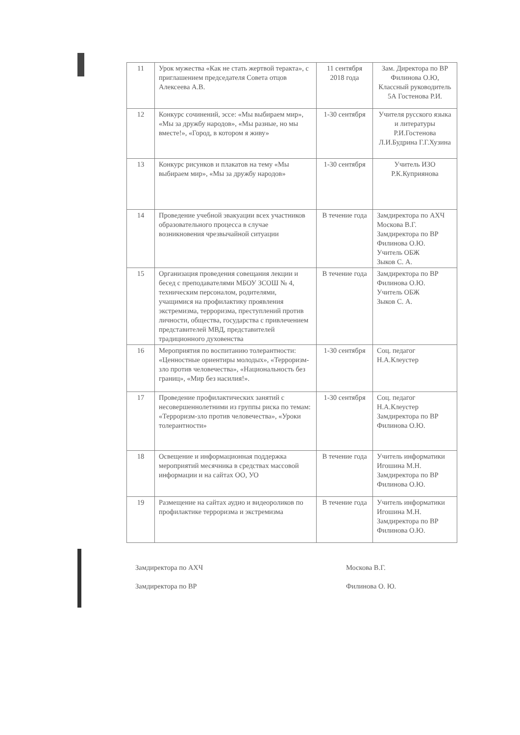| 11 | Урок мужества «Как не стать жертвой теракта», с приглашением председателя Совета отцов Алексеева А.В. | 11 сентября 2018 года | Зам. Директора по ВР Филинова О.Ю, Классный руководитель 5А Гостенова Р.И. |
| 12 | Конкурс сочинений, эссе: «Мы выбираем мир», «Мы за дружбу народов», «Мы разные, но мы вместе!», «Город, в котором я живу» | 1-30 сентября | Учителя русского языка и литературы Р.И.Гостенова Л.И.Будрина Г.Г.Хузина |
| 13 | Конкурс рисунков и плакатов на тему «Мы выбираем мир», «Мы за дружбу народов» | 1-30 сентября | Учитель ИЗО Р.К.Куприянова |
| 14 | Проведение учебной эвакуации всех участников образовательного процесса в случае возникновения чрезвычайной ситуации | В течение года | Замдиректора по АХЧ Москова В.Г. Замдиректора по ВР Филинова О.Ю. Учитель ОБЖ Зыков С. А. |
| 15 | Организация проведения совещания лекции и бесед с преподавателями МБОУ ЗСОШ № 4, техническим персоналом, родителями, учащимися на профилактику проявления экстремизма, терроризма, преступлений против личности, общества, государства с привлечением представителей МВД, представителей традиционного духовенства | В течение года | Замдиректора по ВР Филинова О.Ю. Учитель ОБЖ Зыков С. А. |
| 16 | Мероприятия по воспитанию толерантности: «Ценностные ориентиры молодых», «Терроризм- зло против человечества», «Национальность без границ», «Мир без насилия!». | 1-30 сентября | Соц. педагог Н.А.Клеустер |
| 17 | Проведение профилактических занятий с несовершеннолетними из группы риска по темам: «Терроризм-зло против человечества», «Уроки толерантности» | 1-30 сентября | Соц. педагог Н.А.Клеустер Замдиректора по ВР Филинова О.Ю. |
| 18 | Освещение и информационная поддержка мероприятий месячника в средствах массовой информации и на сайтах ОО, УО | В течение года | Учитель информатики Игошина М.Н. Замдиректора по ВР Филинова О.Ю. |
| 19 | Размещение на сайтах аудио и видеороликов по профилактике терроризма и экстремизма | В течение года | Учитель информатики Игошина М.Н. Замдиректора по ВР Филинова О.Ю. |
Замдиректора по АХЧ Москова В.Г.
Замдиректора по ВР Филинова О. Ю.